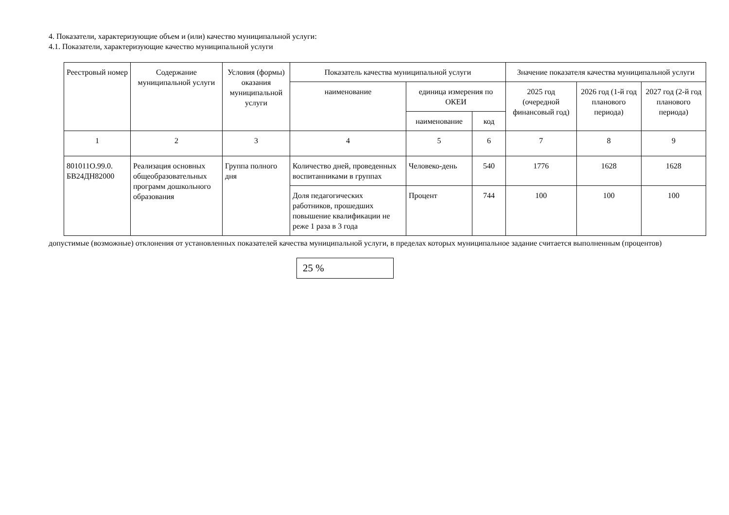4. Показатели, характеризующие объем и (или) качество муниципальной услуги:
4.1. Показатели, характеризующие качество муниципальной услуги
| Реестровый номер | Содержание муниципальной услуги | Условия (формы) оказания муниципальной услуги | Показатель качества муниципальной услуги | | | Значение показателя качества муниципальной услуги | | |
| --- | --- | --- | --- | --- | --- | --- | --- | --- |
| | | | наименование | единица измерения по ОКЕИ | | 2025 год (очередной финансовый год) | 2026 год (1-й год планового периода) | 2027 год (2-й год планового периода) |
| | | | | наименование | код | | | |
| 1 | 2 | 3 | 4 | 5 | 6 | 7 | 8 | 9 |
| 801011О.99.0. БВ24ДН82000 | Реализация основных общеобразовательных программ дошкольного образования | Группа полного дня | Количество дней, проведенных воспитанниками в группах | Человеко-день | 540 | 1776 | 1628 | 1628 |
| | | | Доля педагогических работников, прошедших повышение квалификации не реже 1 раза в 3 года | Процент | 744 | 100 | 100 | 100 |
допустимые (возможные) отклонения от установленных показателей качества муниципальной услуги, в пределах которых муниципальное задание считается выполненным (процентов)
25 %